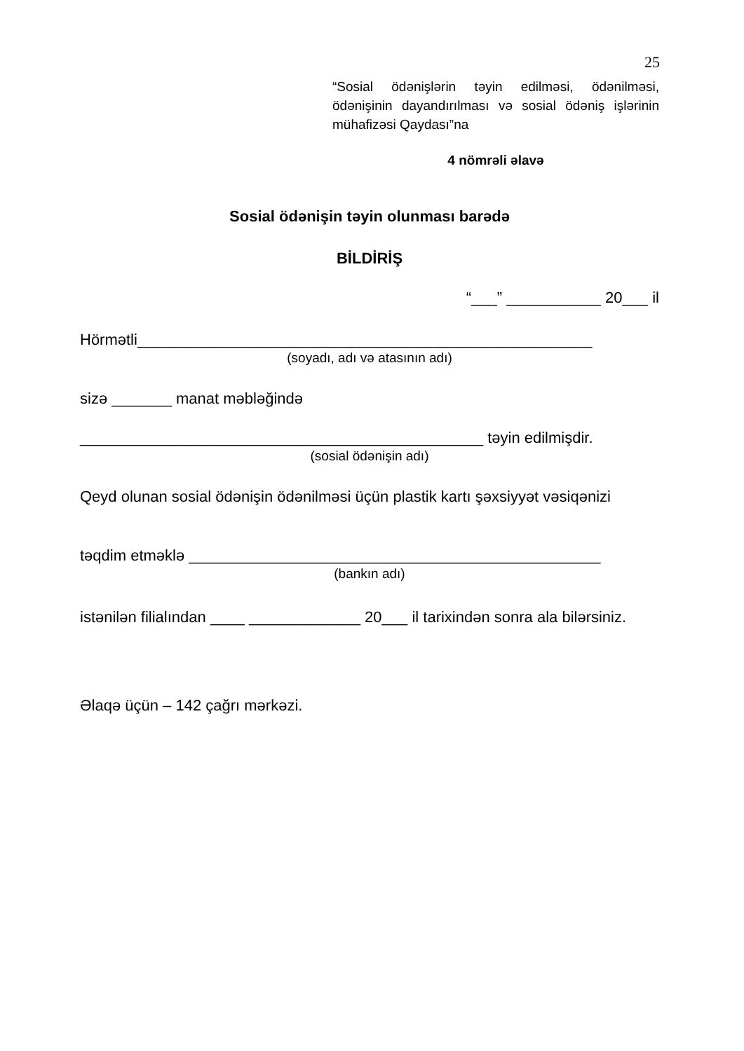25
“Sosial ödənişlərin təyin edilməsi, ödənilməsi, ödənişinin dayandırılması və sosial ödəniş işlərinin mühafizəsi Qaydası”na
4 nömrəli əlavə
Sosial ödənişin təyin olunması barədə
BİLDİRİŞ
“___” ___________ 20___ il
Hörmətli_____________________________________________________
(soyadı, adı və atasının adı)
sizə _______ manat məbləğində
_______________________________________________ təyin edilmişdir.
(sosial ödənişin adı)
Qeyd olunan sosial ödənişin ödənilməsi üçün plastik kartı şəxsiyyət vəsiqənizi
təqdim etməklə ________________________________________________
(bankın adı)
istənilən filialından ____ _____________ 20___ il tarixindən sonra ala bilərsiniz.
Əlaqə üçün – 142 çağrı mərkəzi.